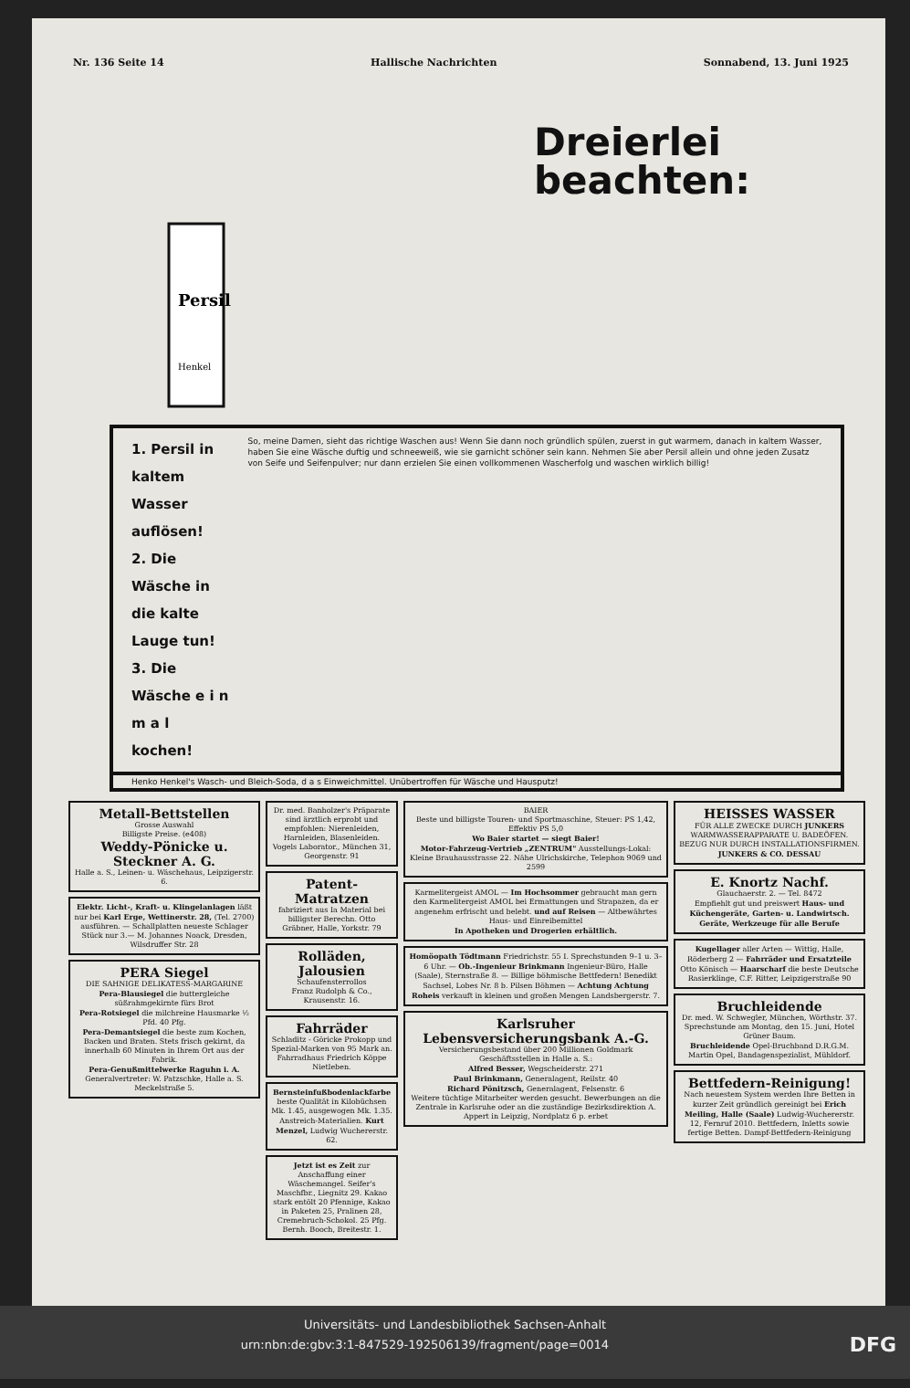Nr. 136 Seite 14 Hallische Nachrichten Sonnabend, 13. Juni 1925
Persil
Henkel
Dreierlei
beachten:
1. Persil in kaltem Wasser auflösen!
2. Die Wäsche in die kalte Lauge tun!
3. Die Wäsche e i n m a l kochen!
So, meine Damen, sieht das richtige Waschen aus! Wenn Sie dann noch gründlich spülen, zuerst in gut warmem, danach in kaltem Wasser, haben Sie eine Wäsche duftig und schneeweiß, wie sie garnicht schöner sein kann. Nehmen Sie aber Persil allein und ohne jeden Zusatz von Seife und Seifenpulver; nur dann erzielen Sie einen vollkommenen Wascherfolg und waschen wirklich billig!
Henko Henkel's Wasch- und Bleich-Soda, d a s Einweichmittel. Unübertroffen für Wäsche und Hausputz!
Metall-Bettstellen
Grosse Auswahl
Billigste Preise. (e408)
Weddy-Pönicke u. Steckner A. G.
Halle a. S., Leinen- u. Wäschehaus, Leipzigerstr. 6.
Elektr. Licht-, Kraft- u. Klingelanlagen läßt nur bei Karl Erge, Wettinerstr. 28, (Tel. 2700) ausführen. — Schallplatten neueste Schlager Stück nur 3.— M. Johannes Noack, Dresden, Wilsdruffer Str. 28
PERA Siegel
DIE SAHNIGE DELIKATESS-MARGARINE
Pera-Blausiegel die buttergleiche süßrahmgekirnte fürs Brot
Pera-Rotsiegel die milchreine Hausmarke ½ Pfd. 40 Pfg.
Pera-Demantsiegel die beste zum Kochen, Backen und Braten. Stets frisch gekirnt, da innerhalb 60 Minuten in Ihrem Ort aus der Fabrik.
Pera-Genußmittelwerke Raguhn i. A. Generalvertreter: W. Patzschke, Halle a. S. Meckelstraße 5.
Dr. med. Banholzer's Präparate sind ärztlich erprobt und empfohlen: Nierenleiden, Harnleiden, Blasenleiden. Vogels Laborator., München 31, Georgenstr. 91
Patent-Matratzen
fabriziert aus Ia Material bei billigster Berechn. Otto Gräbner, Halle, Yorkstr. 79
Rolläden, Jalousien
Schaufensterrollos
Franz Rudolph & Co., Krausenstr. 16.
Fahrräder
Schladitz - Göricke Prokopp und Spezial-Marken von 95 Mark an. Fahrradhaus Friedrich Köppe Nietleben.
Bernsteinfußbodenlackfarbe beste Qualität in Kilobüchsen Mk. 1.45, ausgewogen Mk. 1.35. Anstreich-Materialien. Kurt Menzel, Ludwig Wuchererstr. 62.
Jetzt ist es Zeit zur Anschaffung einer Wäschemangel. Seifer's Maschfbr., Liegnitz 29. Kakao stark entölt 20 Pfennige, Kakao in Paketen 25, Pralinen 28, Cremebruch-Schokol. 25 Pfg. Bernh. Booch, Breitestr. 1.
BAIER
Beste und billigste Touren- und Sportmaschine, Steuer: PS 1,42, Effektiv PS 5,0
Wo Baier startet — siegt Baier!
Motor-Fahrzeug-Vertrieb „ZENTRUM" Ausstellungs-Lokal: Kleine Brauhausstrasse 22. Nähe Ulrichskirche, Telephon 9069 und 2599
Karmelitergeist AMOL — Im Hochsommer gebraucht man gern den Karmelitergeist AMOL bei Ermattungen und Strapazen, da er angenehm erfrischt und belebt. und auf Reisen — Altbewährtes Haus- und Einreibemittel
In Apotheken und Drogerien erhältlich.
Homöopath Tödtmann Friedrichstr. 55 I. Sprechstunden 9–1 u. 3–6 Uhr. — Ob.-Ingenieur Brinkmann Ingenieur-Büro, Halle (Saale), Sternstraße 8. — Billige böhmische Bettfedern! Benedikt Sachsel, Lobes Nr. 8 b. Pilsen Böhmen — Achtung Achtung Roheis verkauft in kleinen und großen Mengen Landsbergerstr. 7.
Karlsruher Lebensversicherungsbank A.-G.
Versicherungsbestand über 200 Millionen Goldmark
Geschäftsstellen in Halle a. S.:
Alfred Besser, Wegscheiderstr. 271
Paul Brinkmann, Generalagent, Reilstr. 40
Richard Pönitzsch, Generalagent, Felsenstr. 6
Weitere tüchtige Mitarbeiter werden gesucht. Bewerbungen an die Zentrale in Karlsruhe oder an die zuständige Bezirksdirektion A. Appert in Leipzig, Nordplatz 6 p. erbet
HEISSES WASSER
FÜR ALLE ZWECKE DURCH JUNKERS WARMWASSERAPPARATE U. BADEÖFEN. BEZUG NUR DURCH INSTALLATIONSFIRMEN. JUNKERS & CO. DESSAU
E. Knortz Nachf.
Glauchaerstr. 2. — Tel. 8472
Empfiehlt gut und preiswert Haus- und Küchengeräte, Garten- u. Landwirtsch. Geräte, Werkzeuge für alle Berufe
Kugellager aller Arten — Wittig, Halle, Röderberg 2 — Fahrräder und Ersatzteile Otto Könisch — Haarscharf die beste Deutsche Rasierklinge, C.F. Ritter, Leipzigerstraße 90
Bruchleidende
Dr. med. W. Schwegler, München, Wörthstr. 37. Sprechstunde am Montag, den 15. Juni, Hotel Grüner Baum.
Bruchleidende Opel-Bruchband D.R.G.M. Martin Opel, Bandagenspezialist, Mühldorf.
Bettfedern-Reinigung!
Nach neuestem System werden Ihre Betten in kurzer Zeit gründlich gereinigt bei Erich Meiling, Halle (Saale) Ludwig-Wuchererstr. 12, Fernruf 2010. Bettfedern, Inletts sowie fertige Betten. Dampf-Bettfedern-Reinigung
Universitäts- und Landesbibliothek Sachsen-Anhalt
urn:nbn:de:gbv:3:1-847529-192506139/fragment/page=0014 DFG